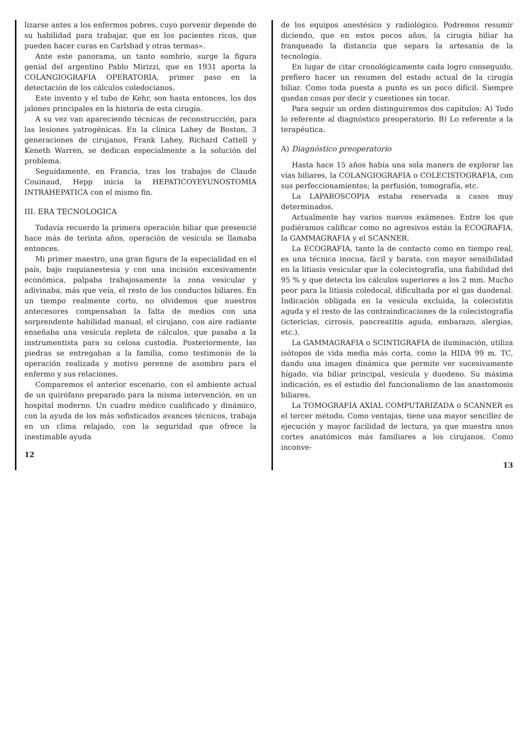lizarse antes a los enfermos pobres, cuyo porvenir depende de su habilidad para trabajar, que en los pacientes ricos, que pueden hacer curas en Carlsbad y otras termas».
Ante este panorama, un tanto sombrío, surge la figura genial del argentino Pablo Mirizzi, que en 1931 aporta la COLANGIOGRAFIA OPERATORIA, primer paso en la detectación de los cálculos coledocianos.
Este invento y el tubo de Kehr, son hasta entonces, los dos jalones principales en la historia de esta cirugía.
A su vez van apareciendo técnicas de reconstrucción, para las lesiones yatrogénicas. En la clínica Lahey de Boston, 3 generaciones de cirujanos, Frank Lahey, Richard Cattell y Keneth Warren, se dedican especialmente a la solución del problema.
Seguidamente, en Francia, tras los trabajos de Claude Couinaud, Hepp inicia la HEPATICOYEYUNOSTOMIA INTRAHEPATICA con el mismo fin.
III. ERA TECNOLOGICA
Todavía recuerdo la primera operación biliar que presencié hace más de terinta años, operación de vesícula se llamaba entonces.
Mi primer maestro, una gran figura de la especialidad en el país, bajo raquianestesia y con una incisión excesivamente económica, palpaba trabajosamente la zona vesicular y adivinaba, más que veía, el resto de los conductos biliares. En un tiempo realmente corto, no olvidemos que nuestros antecesores compensaban la falta de medios con una sorprendente habilidad manual, el cirujano, con aire radiante enseñaba una vesícula repleta de cálculos, que pasaba a la instrumentista para su celosa custodia. Posteriormente, las piedras se entregaban a la familia, como testimonio de la operación realizada y motivo perenne de asombro para el enfermo y sus relaciones.
Comparemos el anterior escenario, con el ambiente actual de un quirófano preparado para la misma intervención, en un hospital moderno. Un cuadro médico cualificado y dinámico, con la ayuda de los más sofisticados avances técnicos, trabaja en un clima relajado, con la seguridad que ofrece la inestimable ayuda
12
de los equipos anestésico y radiológico. Podremos resumir diciendo, que en estos pocos años, la cirugía biliar ha franqueado la distancia que separa la artesanía de la tecnología.
En lugar de citar cronológicamente cada logro conseguido, prefiero hacer un resumen del estado actual de la cirugía biliar. Como toda puesta a punto es un poco difícil. Siempre quedan cosas por decir y cuestiones sin tocar.
Para seguir un orden distinguiremos dos capítulos: A) Todo lo referente al diagnóstico preoperatorio. B) Lo referente a la terapéutica.
A) Diagnóstico preoperatorio
Hasta hace 15 años había una sola manera de explorar las vías biliares, la COLANGIOGRAFIA o COLECISTOGRAFIA, con sus perfeccionamientos; la perfusión, tomografía, etc.
La LAPAROSCOPIA estaba reservada a casos muy determinados.
Actualmente hay varios nuevos exámenes. Entre los que pudiéramos calificar como no agresivos están la ECOGRAFIA, la GAMMAGRAFIA y el SCANNER.
La ECOGRAFIA, tanto la de contacto como en tiempo real, es una técnica inocua, fácil y barata, con mayor sensibilidad en la litiasis vesicular que la colecistografía, una fiabilidad del 95 % y que detecta los cálculos superiores a los 2 mm. Mucho peor para la litiasis coledocal, dificultada por el gas duodenal. Indicación obligada en la vesícula excluida, la colecistitis aguda y el resto de las contraindicaciones de la colecistografía (ictericias, cirrosis, pancreatitis aguda, embarazo, alergias, etc.).
La GAMMAGRAFIA o SCINTIGRAFIA de iluminación, utiliza isótopos de vida media más corta, como la HIDA 99 m. TC, dando una imagen dinámica que permite ver sucesivamente hígado, vía biliar principal, vesícula y duodeno. Su máxima indicación, es el estudio del funcionalismo de las anastomosis biliares.
La TOMOGRAFIA AXIAL COMPUTARIZADA o SCANNER es el tercer método. Como ventajas, tiene una mayor sencillez de ejecución y mayor facilidad de lectura, ya que muestra unos cortes anatómicos más familiares a los cirujanos. Como inconve-
13